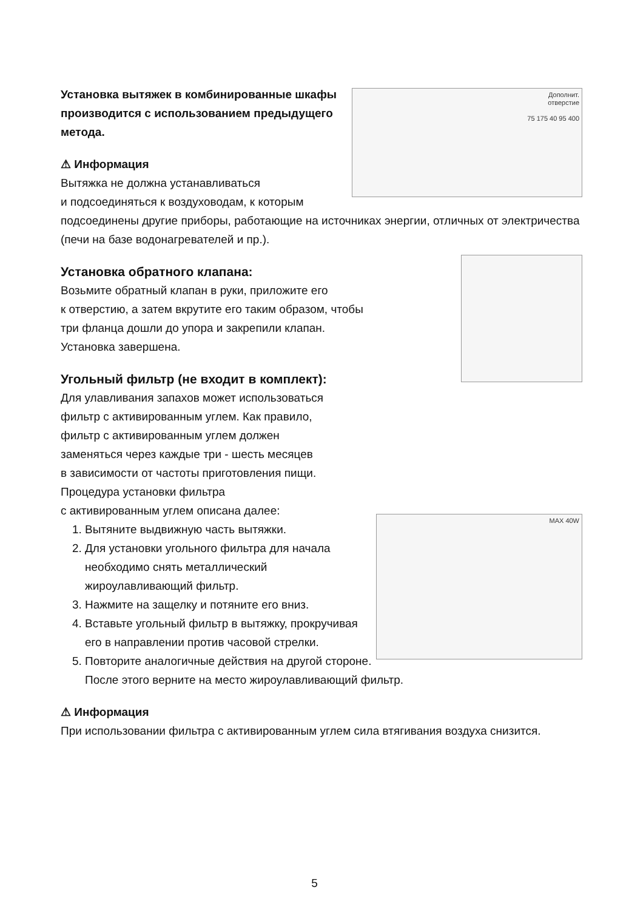Дополнит.
отверстие
75 175 40 95 400
Установка вытяжек в комбинированные шкафы
производится с использованием предыдущего
метода.
⚠ Информация
Вытяжка не должна устанавливаться
и подсоединяться к воздуховодам, к которым подсоединены другие приборы, работающие на источниках энергии, отличных от электричества (печи на базе водонагревателей и пр.).
Установка обратного клапана:
Возьмите обратный клапан в руки, приложите его
к отверстию, а затем вкрутите его таким образом, чтобы
три фланца дошли до упора и закрепили клапан.
Установка завершена.
Угольный фильтр (не входит в комплект):
Для улавливания запахов может использоваться
фильтр с активированным углем. Как правило,
фильтр с активированным углем должен
заменяться через каждые три - шесть месяцев
в зависимости от частоты приготовления пищи.
Процедура установки фильтра
с активированным углем описана далее:
MAX 40W
1. Вытяните выдвижную часть вытяжки.
2. Для установки угольного фильтра для начала необходимо снять металлический жироулавливающий фильтр.
3. Нажмите на защелку и потяните его вниз.
4. Вставьте угольный фильтр в вытяжку, прокручивая его в направлении против часовой стрелки.
5. Повторите аналогичные действия на другой стороне. После этого верните на место жироулавливающий фильтр.
⚠ Информация
При использовании фильтра с активированным углем сила втягивания воздуха снизится.
5